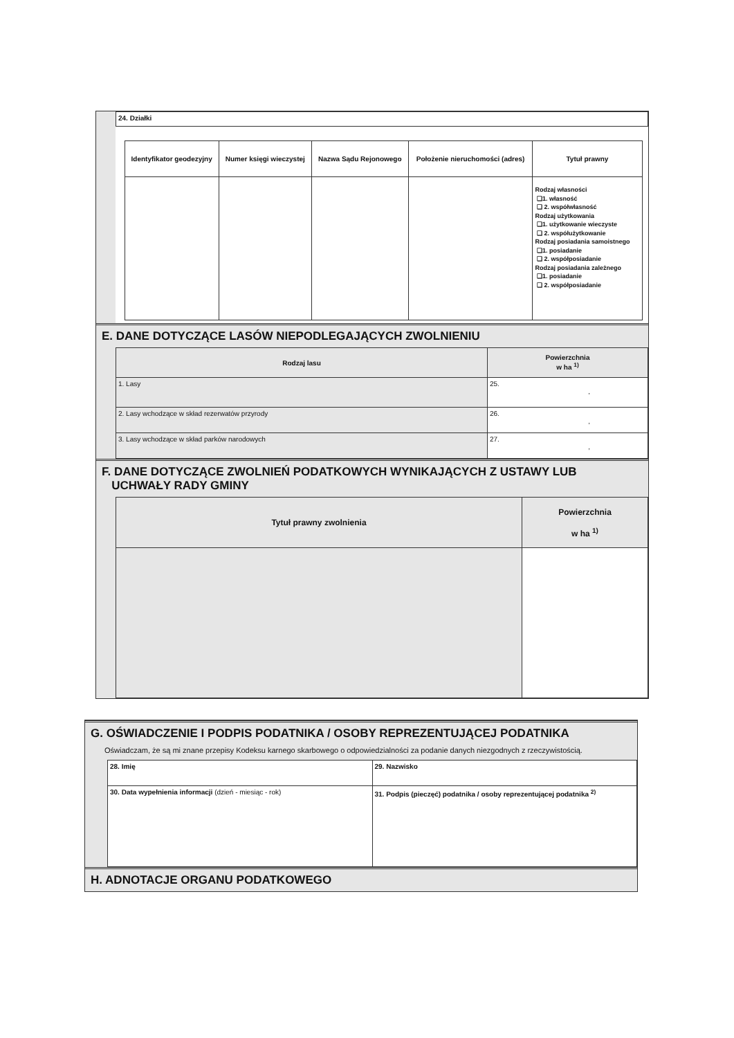| 24. Działki |
| / Identyfikator geodezyjny / Numer księgi wieczystej / Nazwa Sądu Rejonowego / Położenie nieruchomości (adres) / Tytuł prawny / / --- / --- / --- / --- / --- / / / / / / Rodzaj własności ❑1. własność ❑ 2. współwłasność Rodzaj użytkowania ❑1. użytkowanie wieczyste ❑ 2. współużytkowanie Rodzaj posiadania samoistnego ❑1. posiadanie ❑ 2. współposiadanie Rodzaj posiadania zależnego ❑1. posiadanie ❑ 2. współposiadanie / |
E. DANE DOTYCZĄCE LASÓW NIEPODLEGAJĄCYCH ZWOLNIENIU
| Rodzaj lasu | Powierzchnia w ha <sup>1)</sup> |
| --- | --- |
| 1. Lasy | 25. , |
| 2. Lasy wchodzące w skład rezerwatów przyrody | 26. , |
| 3. Lasy wchodzące w skład parków narodowych | 27. , |
F. DANE DOTYCZĄCE ZWOLNIEŃ PODATKOWYCH WYNIKAJĄCYCH Z USTAWY LUB
UCHWAŁY RADY GMINY
| Tytuł prawny zwolnienia | Powierzchnia w ha <sup>1)</sup> |
| --- | --- |
G. OŚWIADCZENIE I PODPIS PODATNIKA / OSOBY REPREZENTUJĄCEJ PODATNIKA
Oświadczam, że są mi znane przepisy Kodeksu karnego skarbowego o odpowiedzialności za podanie danych niezgodnych z rzeczywistością.
| 28. Imię | 29. Nazwisko |
| 30. Data wypełnienia informacji (dzień - miesiąc - rok) | 31. Podpis (pieczęć) podatnika / osoby reprezentującej podatnika <sup>2)</sup> |
H. ADNOTACJE ORGANU PODATKOWEGO